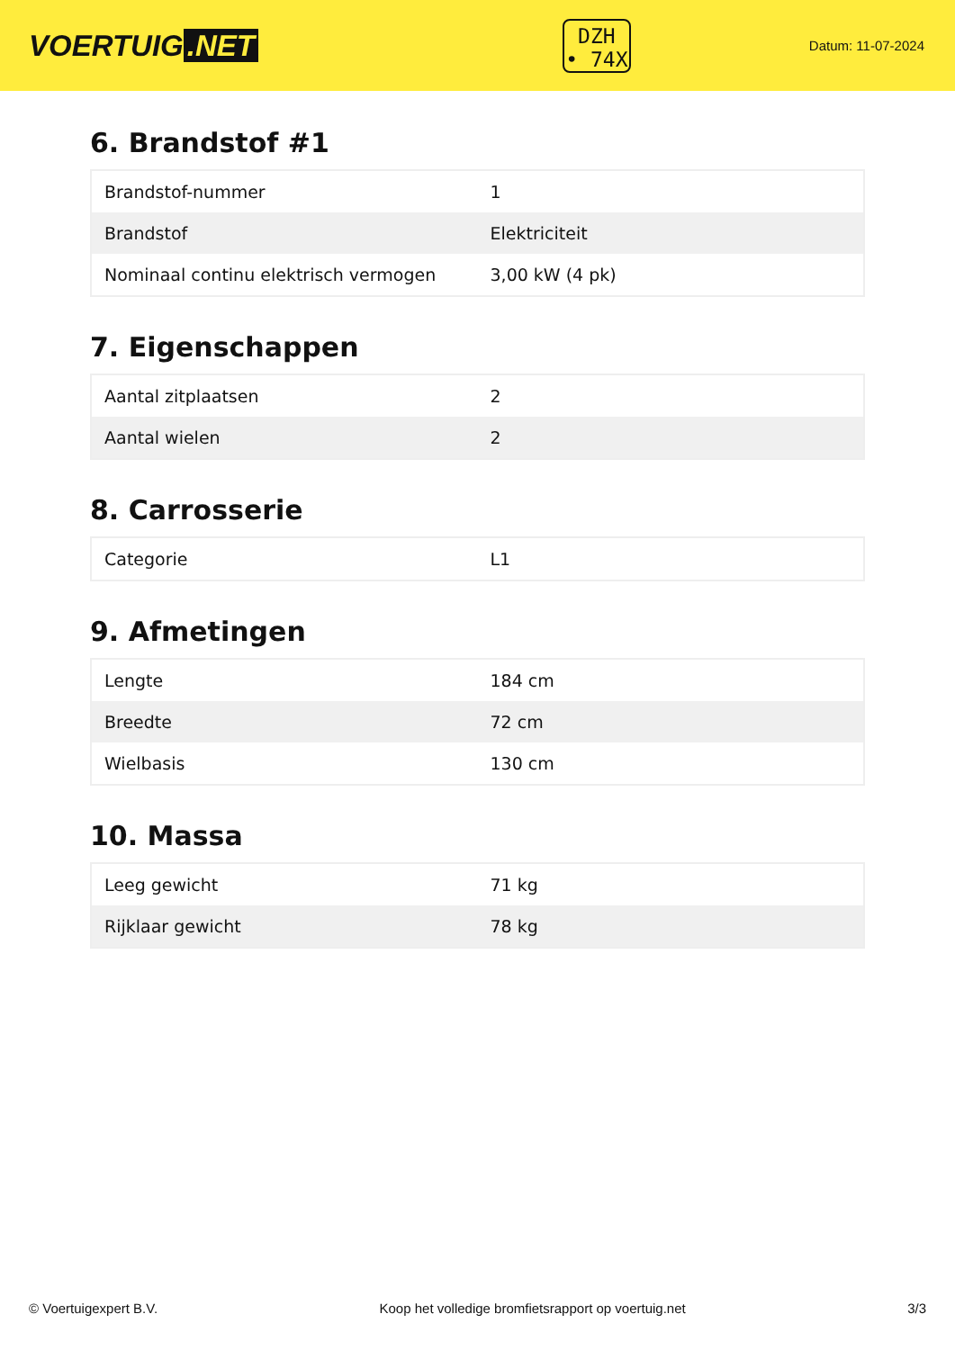VOERTUIG.NET
DZH
• 74X
Datum: 11-07-2024
6. Brandstof #1
| Brandstof-nummer | 1 |
| Brandstof | Elektriciteit |
| Nominaal continu elektrisch vermogen | 3,00 kW (4 pk) |
7. Eigenschappen
| Aantal zitplaatsen | 2 |
| Aantal wielen | 2 |
8. Carrosserie
| Categorie | L1 |
9. Afmetingen
| Lengte | 184 cm |
| Breedte | 72 cm |
| Wielbasis | 130 cm |
10. Massa
| Leeg gewicht | 71 kg |
| Rijklaar gewicht | 78 kg |
© Voertuigexpert B.V. Koop het volledige bromfietsrapport op voertuig.net 3/3